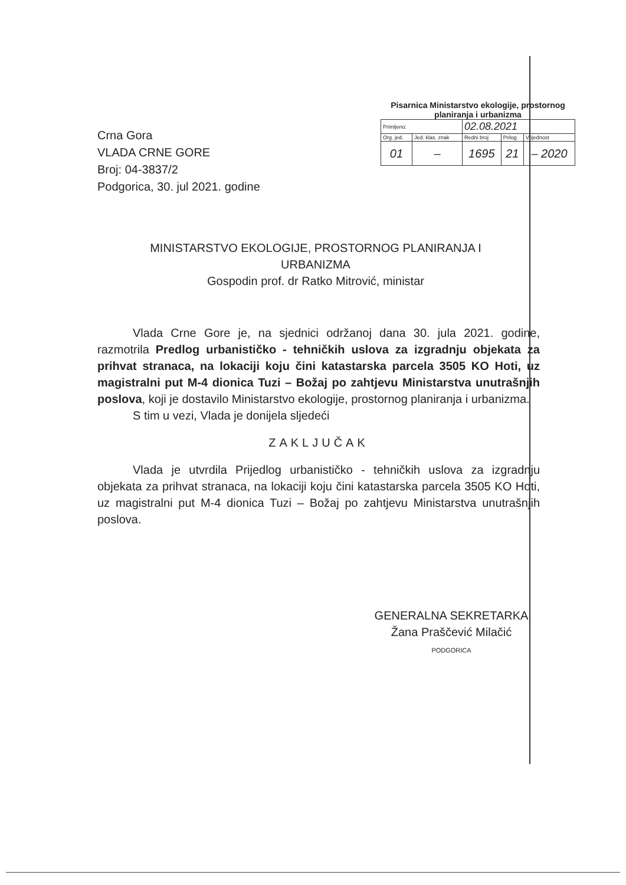Crna Gora
VLADA CRNE GORE
Broj: 04-3837/2
Podgorica, 30. jul 2021. godine
Pisarnica Ministarstvo ekologije, prostornog planiranja i urbanizma
| Primljeno: | | 02.08.2021 | | |
| Org. jed. | Jed. klas. znak | Redni broj | Prilog | Vrijednost |
| 01 | – | 1695 | 21 | – 2020 |
MINISTARSTVO EKOLOGIJE, PROSTORNOG PLANIRANJA I URBANIZMA
Gospodin prof. dr Ratko Mitrović, ministar
Vlada Crne Gore je, na sjednici održanoj dana 30. jula 2021. godine, razmotrila Predlog urbanističko - tehničkih uslova za izgradnju objekata za prihvat stranaca, na lokaciji koju čini katastarska parcela 3505 KO Hoti, uz magistralni put M-4 dionica Tuzi – Božaj po zahtjevu Ministarstva unutrašnjih poslova, koji je dostavilo Ministarstvo ekologije, prostornog planiranja i urbanizma.
S tim u vezi, Vlada je donijela sljedeći
ZAKLJUČAK
Vlada je utvrdila Prijedlog urbanističko - tehničkih uslova za izgradnju objekata za prihvat stranaca, na lokaciji koju čini katastarska parcela 3505 KO Hoti, uz magistralni put M-4 dionica Tuzi – Božaj po zahtjevu Ministarstva unutrašnjih poslova.
GENERALNA SEKRETARKA
Žana Praščević Milačić
PODGORICA